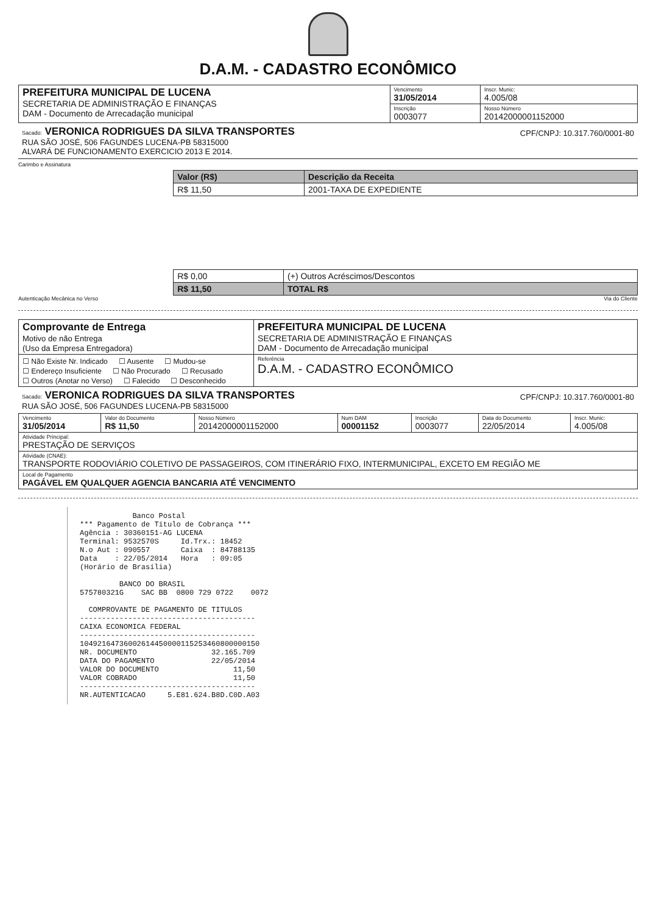D.A.M. - CADASTRO ECONÔMICO
| PREFEITURA MUNICIPAL DE LUCENA SECRETARIA DE ADMINISTRAÇÃO E FINANÇAS DAM - Documento de Arrecadação municipal | Vencimento 31/05/2014 | Inscr. Munic: 4.005/08 |
| | Inscrição 0003077 | Nosso Número 20142000001152000 |
Sacado: VERONICA RODRIGUES DA SILVA TRANSPORTES CPF/CNPJ: 10.317.760/0001-80
RUA SÃO JOSÉ, 506 FAGUNDES LUCENA-PB 58315000
ALVARÁ DE FUNCIONAMENTO EXERCICIO 2013 E 2014.
Carimbo e Assinatura
| Valor (R$) | Descrição da Receita |
| --- | --- |
| R$ 11,50 | 2001-TAXA DE EXPEDIENTE |
| R$ 0,00 | (+) Outros Acréscimos/Descontos |
| R$ 11,50 | TOTAL R$ |
Autenticação Mecânica no Verso Via do Cliente
| Comprovante de Entrega Motivo de não Entrega (Uso da Empresa Entregadora) | PREFEITURA MUNICIPAL DE LUCENA SECRETARIA DE ADMINISTRAÇÃO E FINANÇAS DAM - Documento de Arrecadação municipal |
| ☐ Não Existe Nr. Indicado ☐ Ausente ☐ Mudou-se ☐ Endereço Insuficiente ☐ Não Procurado ☐ Recusado ☐ Outros (Anotar no Verso) ☐ Falecido ☐ Desconhecido | Referência D.A.M. - CADASTRO ECONÔMICO |
Sacado: VERONICA RODRIGUES DA SILVA TRANSPORTES CPF/CNPJ: 10.317.760/0001-80
RUA SÃO JOSÉ, 506 FAGUNDES LUCENA-PB 58315000
| Vencimento 31/05/2014 | Valor do Documento R$ 11,50 | Nosso Número 20142000001152000 | Num DAM 00001152 | Inscrição 0003077 | Data do Documento 22/05/2014 | Inscr. Munic: 4.005/08 |
| Atividade Principal: PRESTAÇÃO DE SERVIÇOS | | | | | | |
| Atividade (CNAE): TRANSPORTE RODOVIÁRIO COLETIVO DE PASSAGEIROS, COM ITINERÁRIO FIXO, INTERMUNICIPAL, EXCETO EM REGIÃO ME | | | | | | |
| Local de Pagamento PAGÁVEL EM QUALQUER AGENCIA BANCARIA ATÉ VENCIMENTO | | | | | | |
Banco Postal *** Pagamento de Título de Cobrança *** Agência : 30360151-AG LUCENA Terminal: 9532570S Id.Trx.: 18452 N.o Aut : 090557 Caixa : 84788135 Data : 22/05/2014 Hora : 09:05 (Horário de Brasília) BANCO DO BRASIL 575780321G SAC BB 0800 729 0722 0072 COMPROVANTE DE PAGAMENTO DE TITULOS ---------------------------------------- CAIXA ECONOMICA FEDERAL ---------------------------------------- 10492164736002614450000115253460800000150 NR. DOCUMENTO 32.165.709 DATA DO PAGAMENTO 22/05/2014 VALOR DO DOCUMENTO 11,50 VALOR COBRADO 11,50 ---------------------------------------- NR.AUTENTICACAO 5.E81.624.B8D.C0D.A03